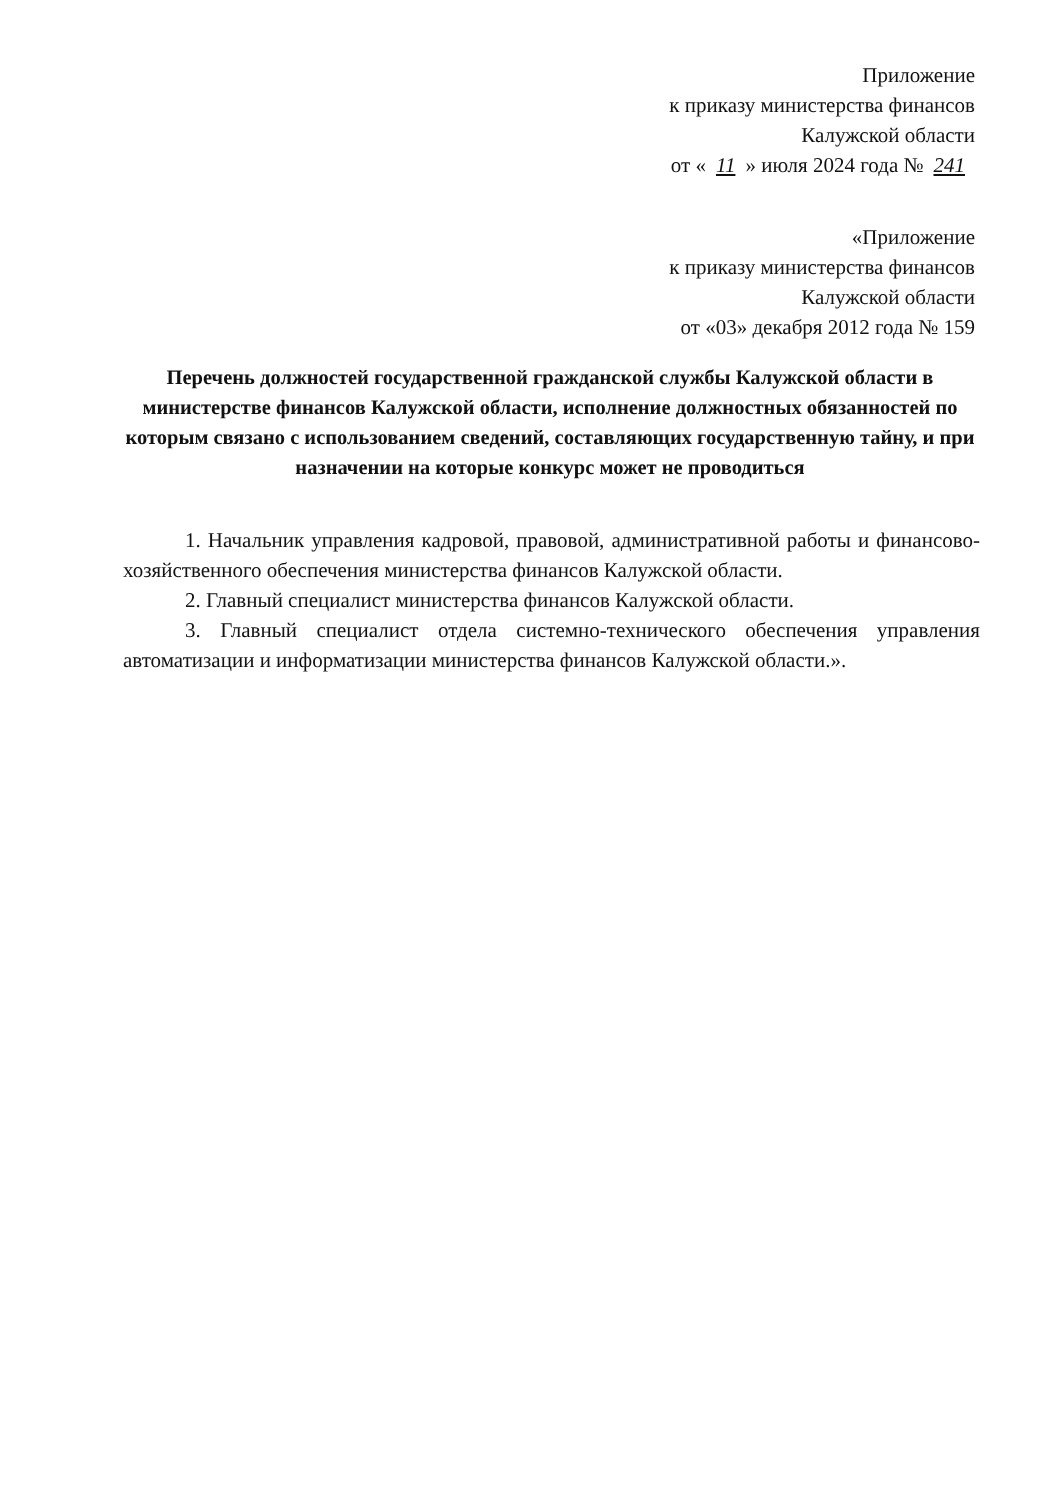Приложение
к приказу министерства финансов
Калужской области
от « 11 » июля 2024 года № 241
«Приложение
к приказу министерства финансов
Калужской области
от «03» декабря 2012 года № 159
Перечень должностей государственной гражданской службы Калужской области в министерстве финансов Калужской области, исполнение должностных обязанностей по которым связано с использованием сведений, составляющих государственную тайну, и при назначении на которые конкурс может не проводиться
1. Начальник управления кадровой, правовой, административной работы и финансово-хозяйственного обеспечения министерства финансов Калужской области.
2. Главный специалист министерства финансов Калужской области.
3. Главный специалист отдела системно-технического обеспечения управления автоматизации и информатизации министерства финансов Калужской области.».